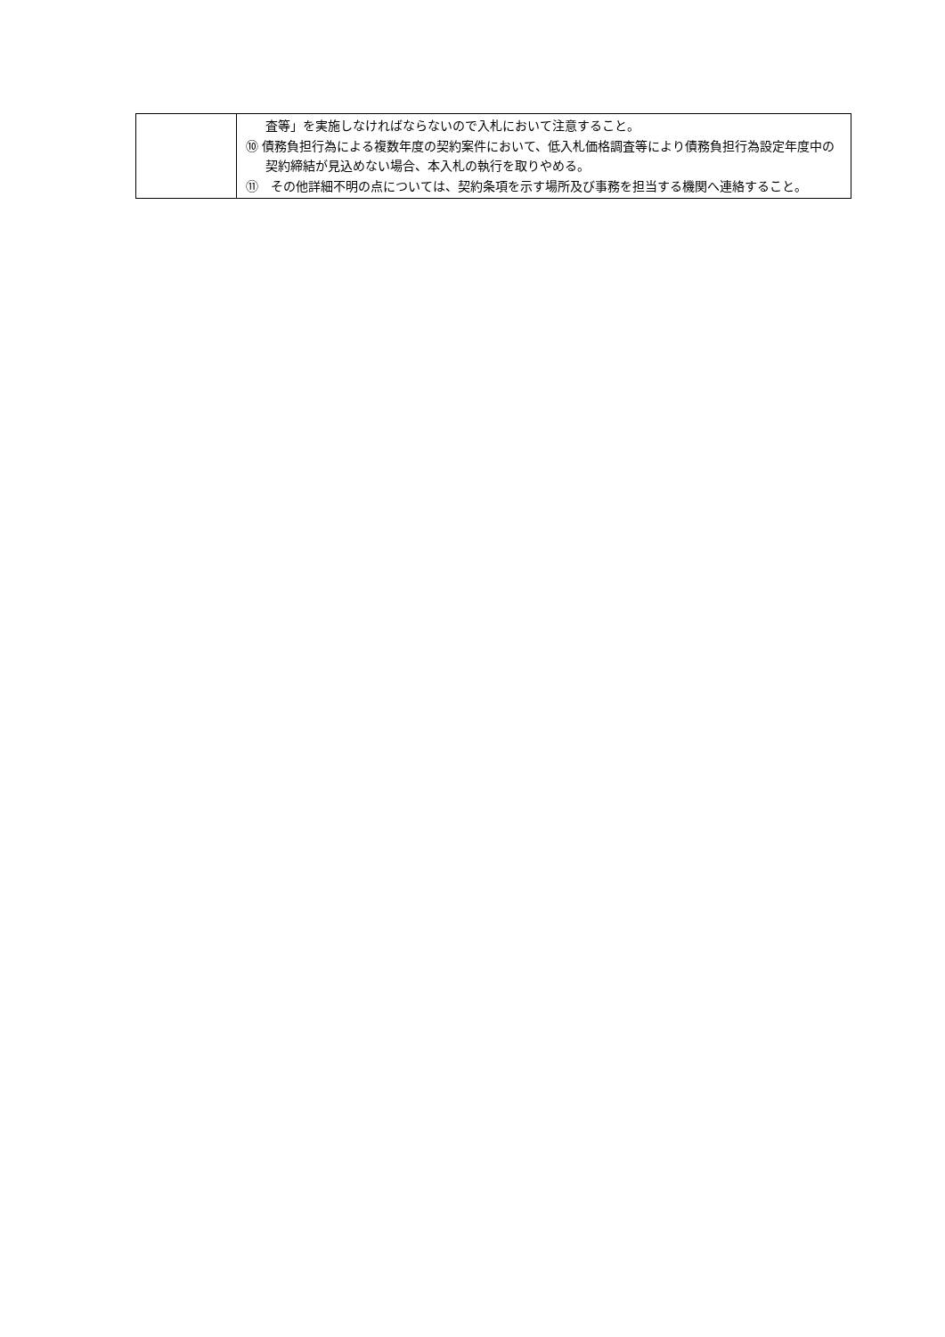| | 査等」を実施しなければならないので入札において注意すること。 ⑩ 債務負担行為による複数年度の契約案件において、低入札価格調査等により債務負担行為設定年度中の契約締結が見込めない場合、本入札の執行を取りやめる。 ⑪ その他詳細不明の点については、契約条項を示す場所及び事務を担当する機関へ連絡すること。 |